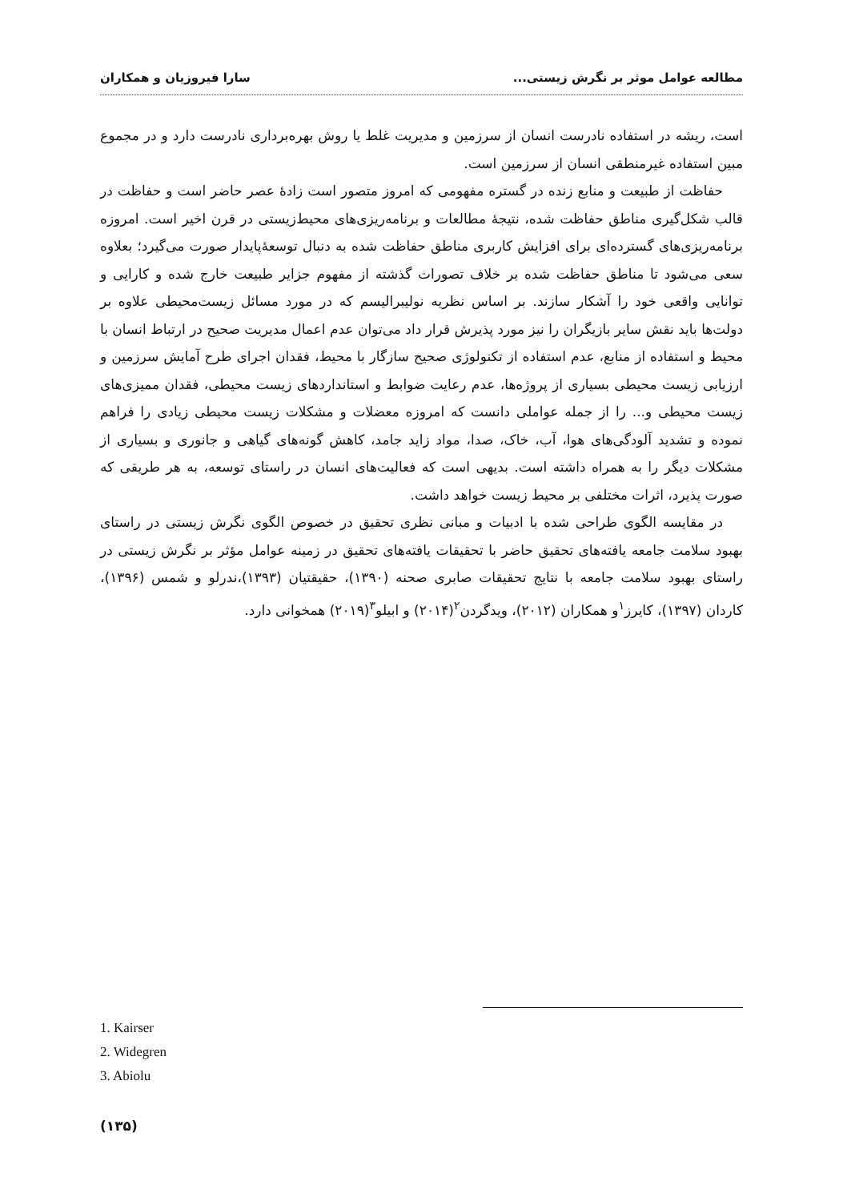مطالعه عوامل موثر بر نگرش زیستی... سارا فیروزیان و همکاران
است، ریشه در استفاده نادرست انسان از سرزمین و مدیریت غلط یا روش بهره‌برداری نادرست دارد و در مجموع مبین استفاده غیرمنطقی انسان از سرزمین است.
حفاظت از طبیعت و منابع زنده در گستره مفهومی که امروز متصور است زادهٔ عصر حاضر است و حفاظت در قالب شکل‌گیری مناطق حفاظت شده، نتیجهٔ مطالعات و برنامه‌ریزی‌های محیط‌زیستی در قرن اخیر است. امروزه برنامه‌ریزی‌های گسترده‌ای برای افزایش کاربری مناطق حفاظت شده به دنبال توسعهٔ‌پایدار صورت می‌گیرد؛ بعلاوه سعی می‌شود تا مناطق حفاظت شده بر خلاف تصورات گذشته از مفهوم جزایر طبیعت خارج شده و کارایی و توانایی واقعی خود را آشکار سازند. بر اساس نظریه نولیبرالیسم که در مورد مسائل زیست‌محیطی علاوه بر دولت‌ها باید نقش سایر بازیگران را نیز مورد پذیرش قرار داد می‌توان عدم اعمال مدیریت صحیح در ارتباط انسان با محیط و استفاده از منابع، عدم استفاده از تکنولوژی صحیح سازگار با محیط، فقدان اجرای طرح آمایش سرزمین و ارزیابی زیست محیطی بسیاری از پروژه‌ها، عدم رعایت ضوابط و استانداردهای زیست محیطی، فقدان ممیزی‌های زیست محیطی و... را از جمله عواملی دانست که امروزه معضلات و مشکلات زیست محیطی زیادی را فراهم نموده و تشدید آلودگی‌های هوا، آب، خاک، صدا، مواد زاید جامد، کاهش گونه‌های گیاهی و جانوری و بسیاری از مشکلات دیگر را به همراه داشته است. بدیهی است که فعالیت‌های انسان در راستای توسعه، به هر طریقی که صورت پذیرد، اثرات مختلفی بر محیط زیست خواهد داشت.
در مقایسه الگوی طراحی شده با ادبیات و مبانی نظری تحقیق در خصوص الگوی نگرش زیستی در راستای بهبود سلامت جامعه یافته‌های تحقیق حاضر با تحقیقات یافته‌های تحقیق در زمینه عوامل مؤثر بر نگرش زیستی در راستای بهبود سلامت جامعه با نتایج تحقیقات صابری صحنه (۱۳۹۰)، حقیقتیان (۱۳۹۳)،ندرلو و شمس (۱۳۹۶)، کاردان (۱۳۹۷)، کایرز<sup>۱</sup>و همکاران (۲۰۱۲)، ویدگردن<sup>۲</sup>(۲۰۱۴) و ابیلو<sup>۳</sup>(۲۰۱۹) همخوانی دارد.
1. Kairser
2. Widegren
3. Abiolu
(۱۳۵)